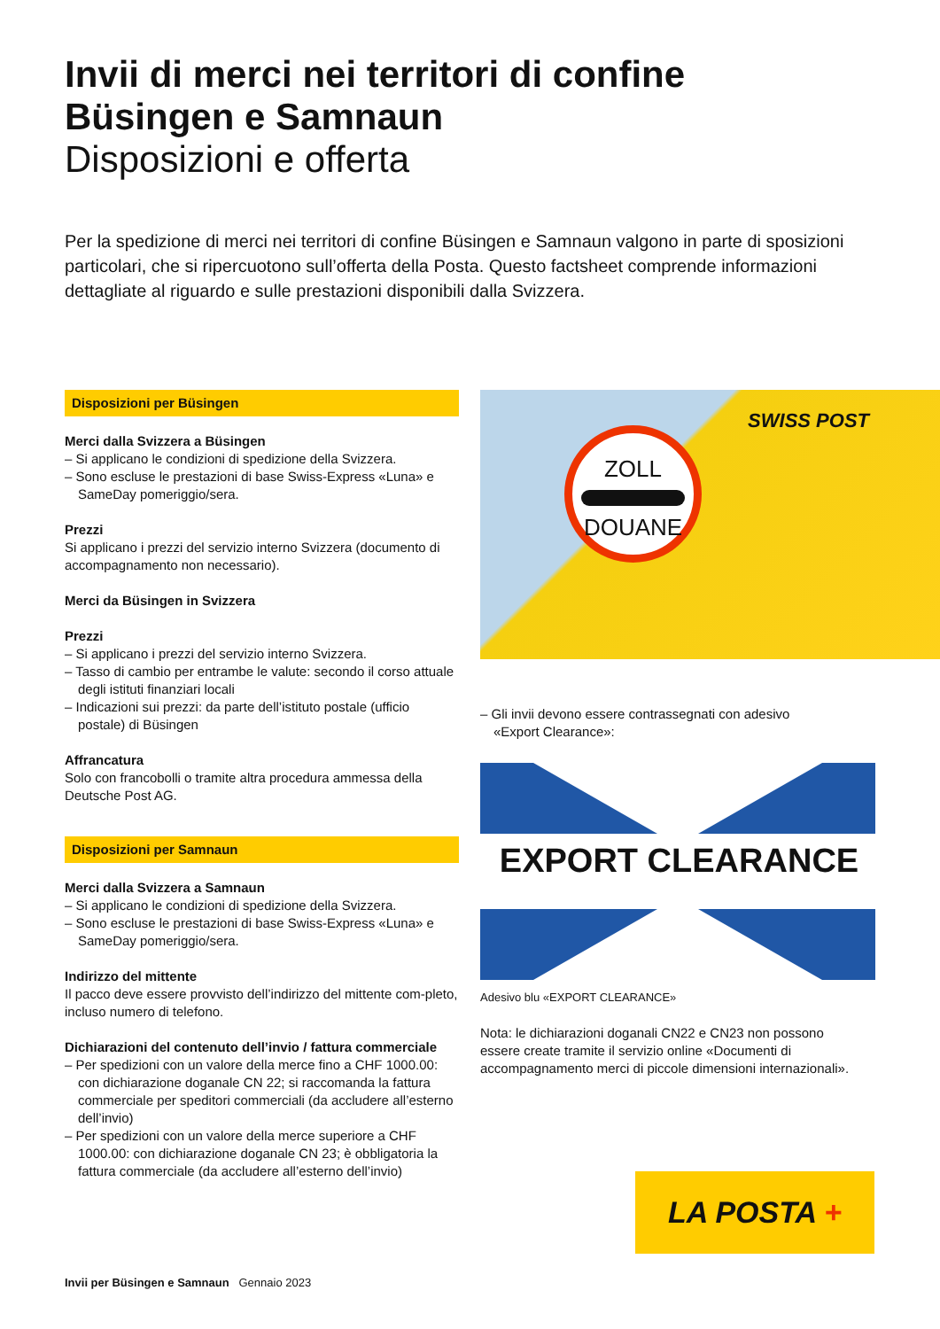Invii di merci nei territori di confine
Büsingen e Samnaun
Disposizioni e offerta
Per la spedizione di merci nei territori di confine Büsingen e Samnaun valgono in parte di sposizioni particolari, che si ripercuotono sull’offerta della Posta. Questo factsheet comprende informazioni dettagliate al riguardo e sulle prestazioni disponibili dalla Svizzera.
Disposizioni per Büsingen
Merci dalla Svizzera a Büsingen
– Si applicano le condizioni di spedizione della Svizzera.
– Sono escluse le prestazioni di base Swiss-Express «Luna» e SameDay pomeriggio/sera.
Prezzi
Si applicano i prezzi del servizio interno Svizzera (documento di accompagnamento non necessario).
Merci da Büsingen in Svizzera
Prezzi
– Si applicano i prezzi del servizio interno Svizzera.
– Tasso di cambio per entrambe le valute: secondo il corso attuale degli istituti finanziari locali
– Indicazioni sui prezzi: da parte dell’istituto postale (ufficio postale) di Büsingen
Affrancatura
Solo con francobolli o tramite altra procedura ammessa della Deutsche Post AG.
Disposizioni per Samnaun
Merci dalla Svizzera a Samnaun
– Si applicano le condizioni di spedizione della Svizzera.
– Sono escluse le prestazioni di base Swiss-Express «Luna» e SameDay pomeriggio/sera.
Indirizzo del mittente
Il pacco deve essere provvisto dell’indirizzo del mittente com-pleto, incluso numero di telefono.
Dichiarazioni del contenuto dell’invio / fattura commerciale
– Per spedizioni con un valore della merce fino a CHF 1000.00: con dichiarazione doganale CN 22; si raccomanda la fattura commerciale per speditori commerciali (da accludere all’esterno dell’invio)
– Per spedizioni con un valore della merce superiore a CHF 1000.00: con dichiarazione doganale CN 23; è obbligatoria la fattura commerciale (da accludere all’esterno dell’invio)
ZOLL
DOUANE
SWISS POST
– Gli invii devono essere contrassegnati con adesivo «Export Clearance»:
EXPORT CLEARANCE
Adesivo blu «EXPORT CLEARANCE»
Nota: le dichiarazioni doganali CN22 e CN23 non possono essere create tramite il servizio online «Documenti di accompagnamento merci di piccole dimensioni internazionali».
LA POSTA +
Invii per Büsingen e Samnaun Gennaio 2023